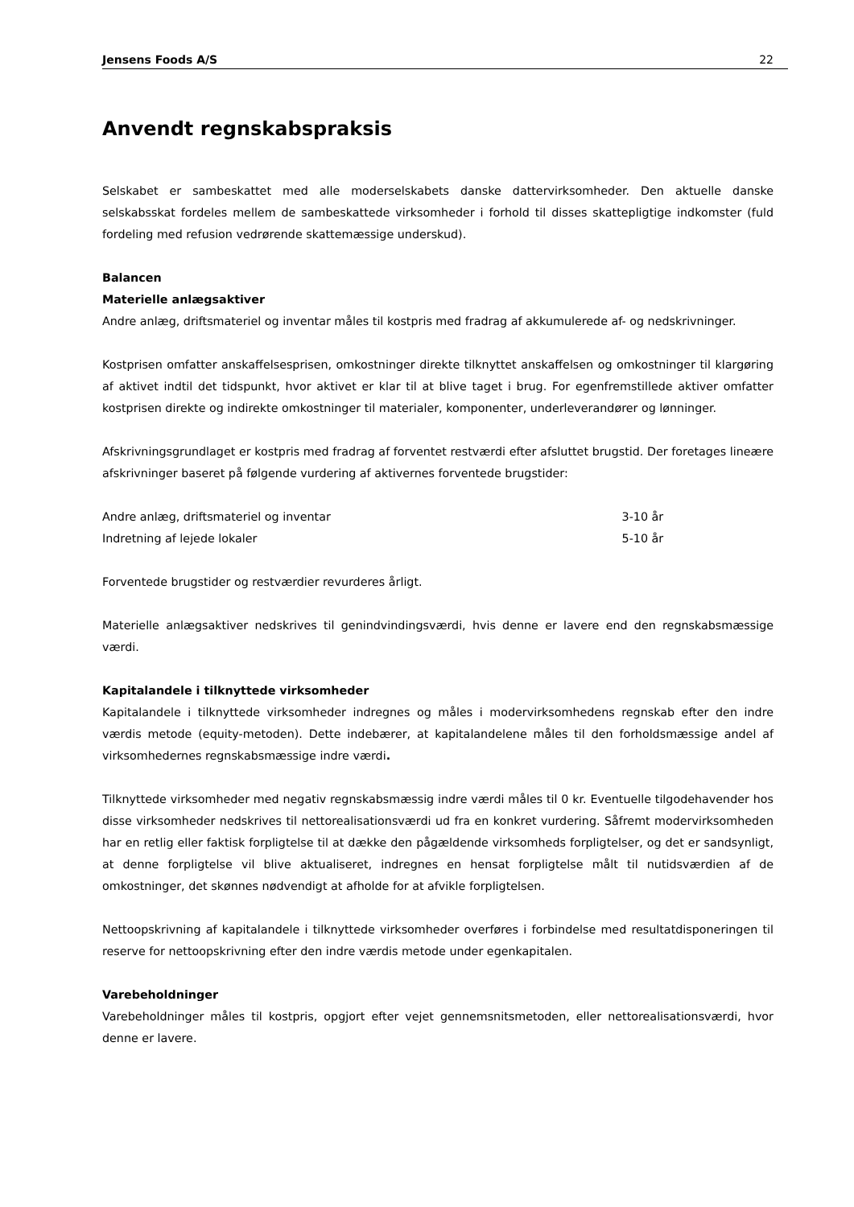Jensens Foods A/S 22
Anvendt regnskabspraksis
Selskabet er sambeskattet med alle moderselskabets danske dattervirksomheder. Den aktuelle danske selskabsskat fordeles mellem de sambeskattede virksomheder i forhold til disses skattepligtige indkomster (fuld fordeling med refusion vedrørende skattemæssige underskud).
Balancen
Materielle anlægsaktiver
Andre anlæg, driftsmateriel og inventar måles til kostpris med fradrag af akkumulerede af- og nedskrivninger.
Kostprisen omfatter anskaffelsesprisen, omkostninger direkte tilknyttet anskaffelsen og omkostninger til klargøring af aktivet indtil det tidspunkt, hvor aktivet er klar til at blive taget i brug. For egenfremstillede aktiver omfatter kostprisen direkte og indirekte omkostninger til materialer, komponenter, underleverandører og lønninger.
Afskrivningsgrundlaget er kostpris med fradrag af forventet restværdi efter afsluttet brugstid. Der foretages lineære afskrivninger baseret på følgende vurdering af aktivernes forventede brugstider:
| Andre anlæg, driftsmateriel og inventar | 3-10 år |
| Indretning af lejede lokaler | 5-10 år |
Forventede brugstider og restværdier revurderes årligt.
Materielle anlægsaktiver nedskrives til genindvindingsværdi, hvis denne er lavere end den regnskabsmæssige værdi.
Kapitalandele i tilknyttede virksomheder
Kapitalandele i tilknyttede virksomheder indregnes og måles i modervirksomhedens regnskab efter den indre værdis metode (equity-metoden). Dette indebærer, at kapitalandelene måles til den forholdsmæssige andel af virksomhedernes regnskabsmæssige indre værdi.
Tilknyttede virksomheder med negativ regnskabsmæssig indre værdi måles til 0 kr. Eventuelle tilgodehavender hos disse virksomheder nedskrives til nettorealisationsværdi ud fra en konkret vurdering. Såfremt modervirksomheden har en retlig eller faktisk forpligtelse til at dække den pågældende virksomheds forpligtelser, og det er sandsynligt, at denne forpligtelse vil blive aktualiseret, indregnes en hensat forpligtelse målt til nutidsværdien af de omkostninger, det skønnes nødvendigt at afholde for at afvikle forpligtelsen.
Nettoopskrivning af kapitalandele i tilknyttede virksomheder overføres i forbindelse med resultatdisponeringen til reserve for nettoopskrivning efter den indre værdis metode under egenkapitalen.
Varebeholdninger
Varebeholdninger måles til kostpris, opgjort efter vejet gennemsnitsmetoden, eller nettorealisationsværdi, hvor denne er lavere.